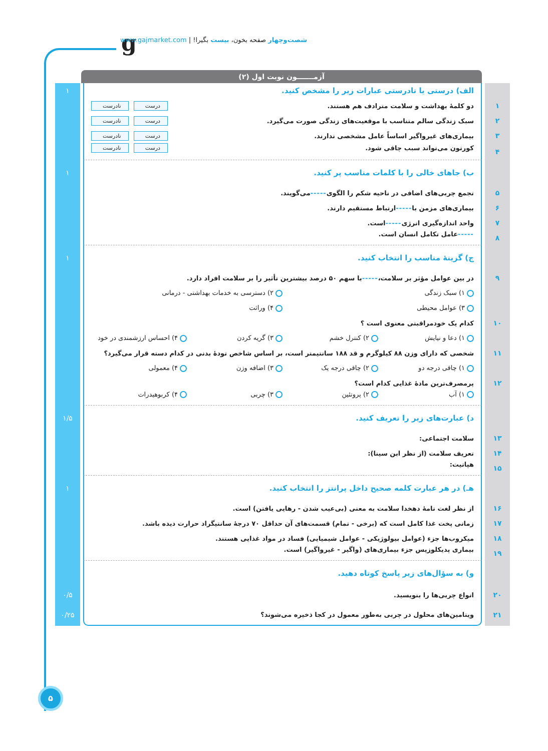g
شصت‌وچهار صفحه بخون، بیست بگیرا! | www.gajmarket.com
آزمـــــــون نوبت اول (۲)
الف) درستی یا نادرستی عبارات زیر را مشخص کنید. ۱
۱
دو کلمهٔ بهداشت و سلامت مترادف هم هستند.
درست نادرست
۲
سبک زندگی سالم متناسب با موقعیت‌های زندگی صورت می‌گیرد.
درست نادرست
۳
بیماری‌های غیرواگیر اساساً عامل مشخصی ندارند.
درست نادرست
۴
کورتون می‌تواند سبب چاقی شود.
درست نادرست
ب) جاهای خالی را با کلمات مناسب پر کنید. ۱
۵ تجمع چربی‌های اضافی در ناحیه شکم را الگوی ----- می‌گویند.
۶ بیماری‌های مزمن با ----- ارتباط مستقیم دارند.
۷ واحد اندازه‌گیری انرژی ----- است.
۸ ----- عامل تکامل انسان است.
ج) گزینهٔ مناسب را انتخاب کنید. ۱
۹ در بین عوامل مؤثر بر سلامت، ----- با سهم ۵۰ درصد بیشترین تأثیر را بر سلامت افراد دارد.
۱) سبک زندگی ۲) دسترسی به خدمات بهداشتی - درمانی
۳) عوامل محیطی ۴) وراثت
۱۰ کدام یک خودمراقبتی معنوی است ؟
۱) دعا و نیایش ۲) کنترل خشم ۳) گریه کردن ۴) احساس ارزشمندی در خود
۱۱ شخصی که دارای وزن ۸۸ کیلوگرم و قد ۱۸۸ سانتیمتر است، بر اساس شاخص تودهٔ بدنی در کدام دسته قرار می‌گیرد؟
۱) چاقی درجه دو ۲) چاقی درجه یک ۳) اضافه وزن ۴) معمولی
۱۲ پرمصرف‌ترین مادهٔ غذایی کدام است؟
۱) آب ۲) پروتئین ۳) چربی ۴) کربوهیدرات
د) عبارت‌های زیر را تعریف کنید. ۱/۵
۱۳ سلامت اجتماعی:
۱۴ تعریف سلامت (از نظر ابن سینا):
۱۵ هپاتیت:
هـ) در هر عبارت کلمه صحیح داخل پرانتز را انتخاب کنید. ۱
۱۶ از نظر لغت نامهٔ دهخدا سلامت به معنی (بی‌عیب شدن - رهایی یافتن) است.
۱۷ زمانی پخت غذا کامل است که (برخی - تمام) قسمت‌های آن حداقل ۷۰ درجهٔ سانتیگراد حرارت دیده باشد.
۱۸ میکروب‌ها جزء (عوامل بیولوژیکی - عوامل شیمیایی) فساد در مواد غذایی هستند.
۱۹ بیماری پدیکلوزیس جزء بیماری‌های (واگیر - غیرواگیر) است.
و) به سؤال‌های زیر پاسخ کوتاه دهید.
۲۰ انواع چربی‌ها را بنویسید. ۰/۵
۲۱ ویتامین‌های محلول در چربی به‌طور معمول در کجا ذخیره می‌شوند؟ ۰/۲۵
۵